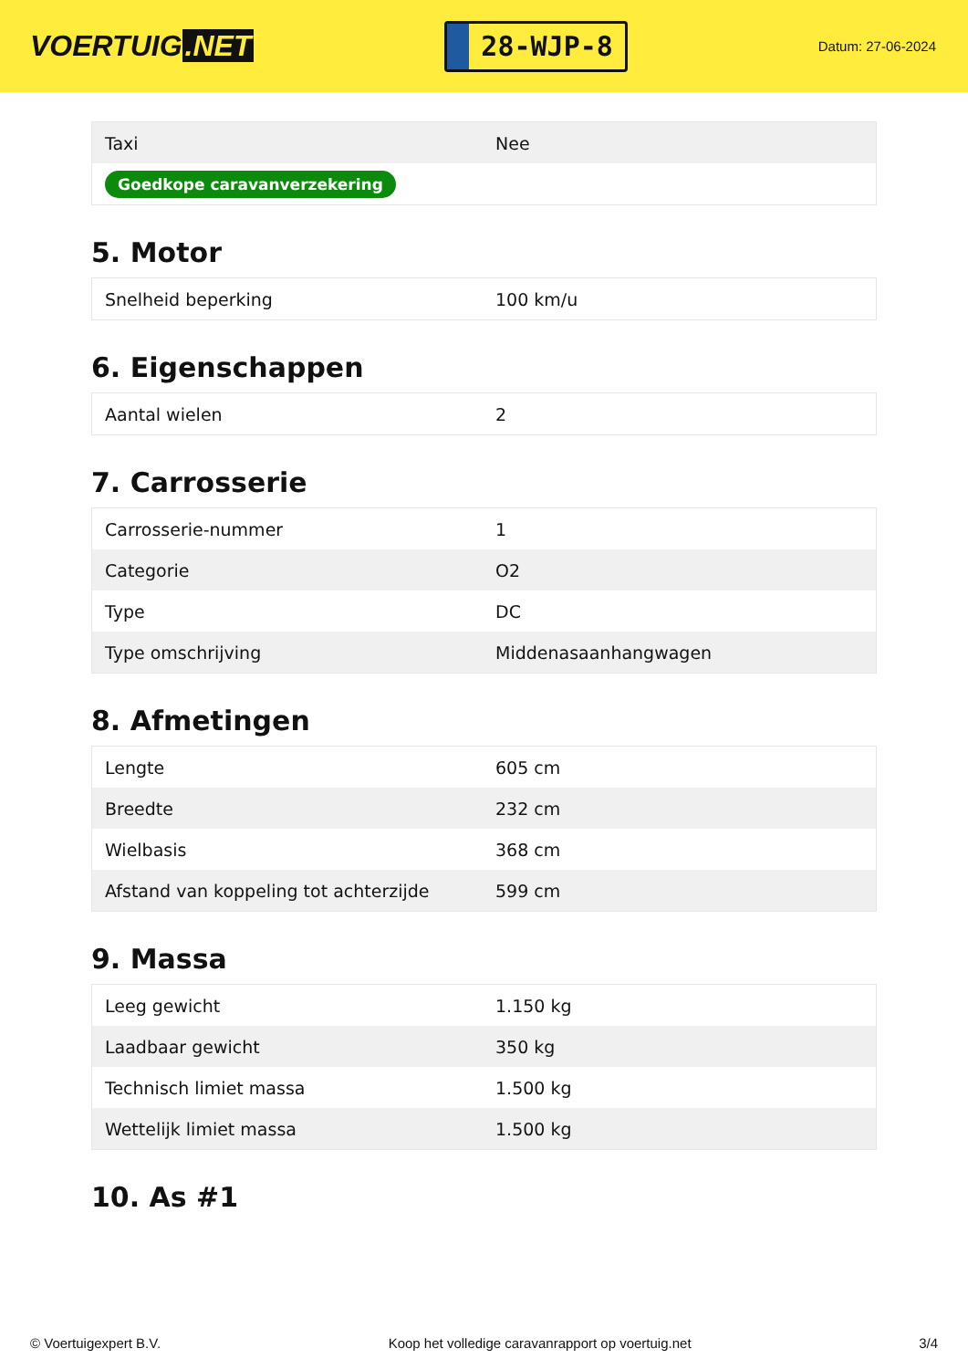VOERTUIG.NET
28-WJP-8
Datum: 27-06-2024
| Taxi | Nee |
| Goedkope caravanverzekering | |
5. Motor
| Snelheid beperking | 100 km/u |
6. Eigenschappen
| Aantal wielen | 2 |
7. Carrosserie
| Carrosserie-nummer | 1 |
| Categorie | O2 |
| Type | DC |
| Type omschrijving | Middenasaanhangwagen |
8. Afmetingen
| Lengte | 605 cm |
| Breedte | 232 cm |
| Wielbasis | 368 cm |
| Afstand van koppeling tot achterzijde | 599 cm |
9. Massa
| Leeg gewicht | 1.150 kg |
| Laadbaar gewicht | 350 kg |
| Technisch limiet massa | 1.500 kg |
| Wettelijk limiet massa | 1.500 kg |
10. As #1
© Voertuigexpert B.V. Koop het volledige caravanrapport op voertuig.net 3/4